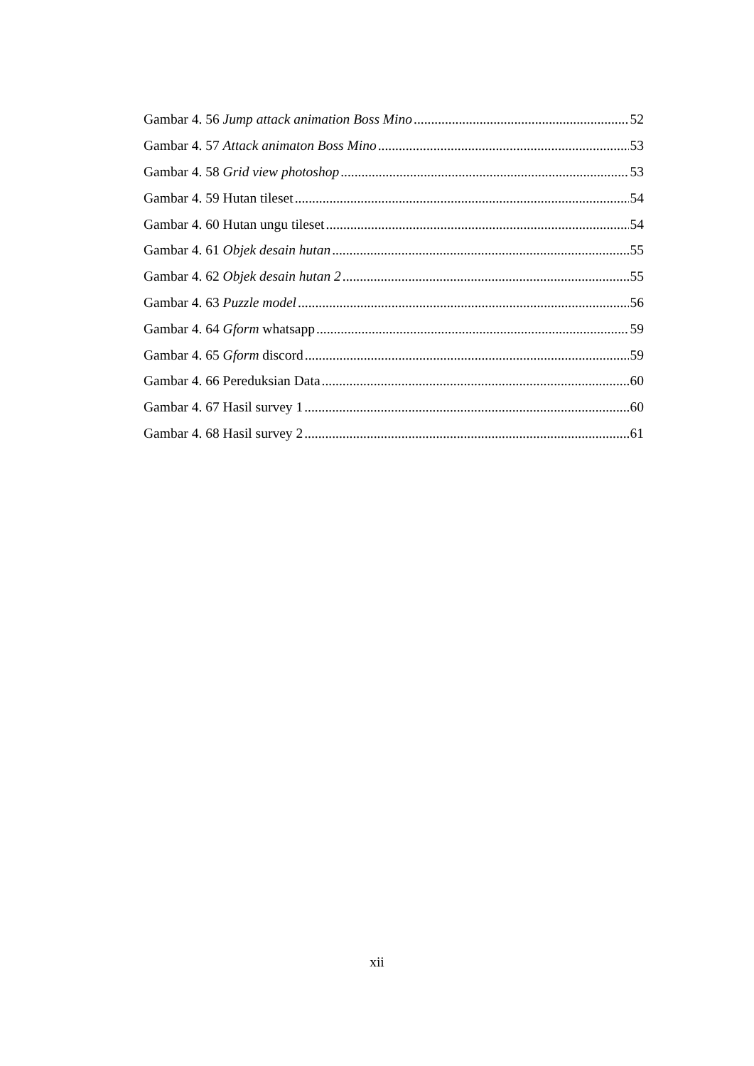Gambar 4. 56 Jump attack animation Boss Mino 52
Gambar 4. 57 Attack animaton Boss Mino 53
Gambar 4. 58 Grid view photoshop 53
Gambar 4. 59 Hutan tileset 54
Gambar 4. 60 Hutan ungu tileset 54
Gambar 4. 61 Objek desain hutan 55
Gambar 4. 62 Objek desain hutan 2 55
Gambar 4. 63 Puzzle model 56
Gambar 4. 64 Gform whatsapp 59
Gambar 4. 65 Gform discord 59
Gambar 4. 66 Pereduksian Data 60
Gambar 4. 67 Hasil survey 1 60
Gambar 4. 68 Hasil survey 2 61
xii